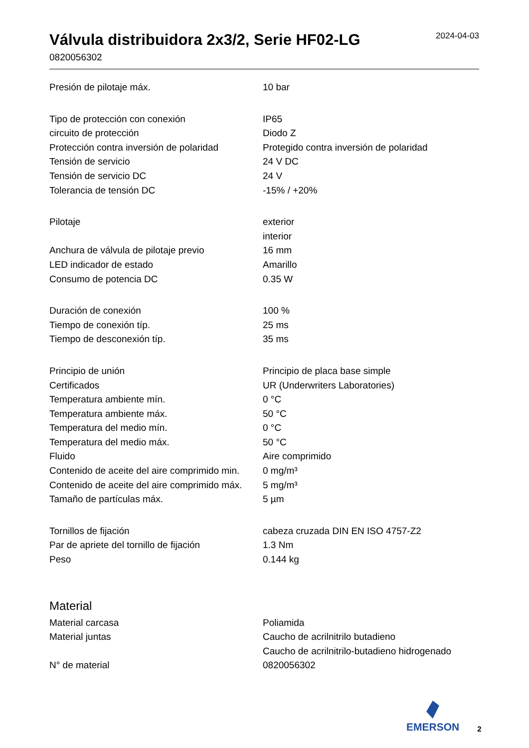Válvula distribuidora 2x3/2, Serie HF02-LG
0820056302
2024-04-03
| Presión de pilotaje máx. | 10 bar |
| Tipo de protección con conexión | IP65 |
| circuito de protección | Diodo Z |
| Protección contra inversión de polaridad | Protegido contra inversión de polaridad |
| Tensión de servicio | 24 V DC |
| Tensión de servicio DC | 24 V |
| Tolerancia de tensión DC | -15% / +20% |
| Pilotaje | exterior interior |
| Anchura de válvula de pilotaje previo | 16 mm |
| LED indicador de estado | Amarillo |
| Consumo de potencia DC | 0.35 W |
| Duración de conexión | 100 % |
| Tiempo de conexión típ. | 25 ms |
| Tiempo de desconexión típ. | 35 ms |
| Principio de unión | Principio de placa base simple |
| Certificados | UR (Underwriters Laboratories) |
| Temperatura ambiente mín. | 0 °C |
| Temperatura ambiente máx. | 50 °C |
| Temperatura del medio mín. | 0 °C |
| Temperatura del medio máx. | 50 °C |
| Fluido | Aire comprimido |
| Contenido de aceite del aire comprimido min. | 0 mg/m³ |
| Contenido de aceite del aire comprimido máx. | 5 mg/m³ |
| Tamaño de partículas máx. | 5 µm |
| Tornillos de fijación | cabeza cruzada DIN EN ISO 4757-Z2 |
| Par de apriete del tornillo de fijación | 1.3 Nm |
| Peso | 0.144 kg |
Material
| Material carcasa | Poliamida |
| Material juntas | Caucho de acrilnitrilo butadieno Caucho de acrilnitrilo-butadieno hidrogenado |
| N° de material | 0820056302 |
EMERSON
2